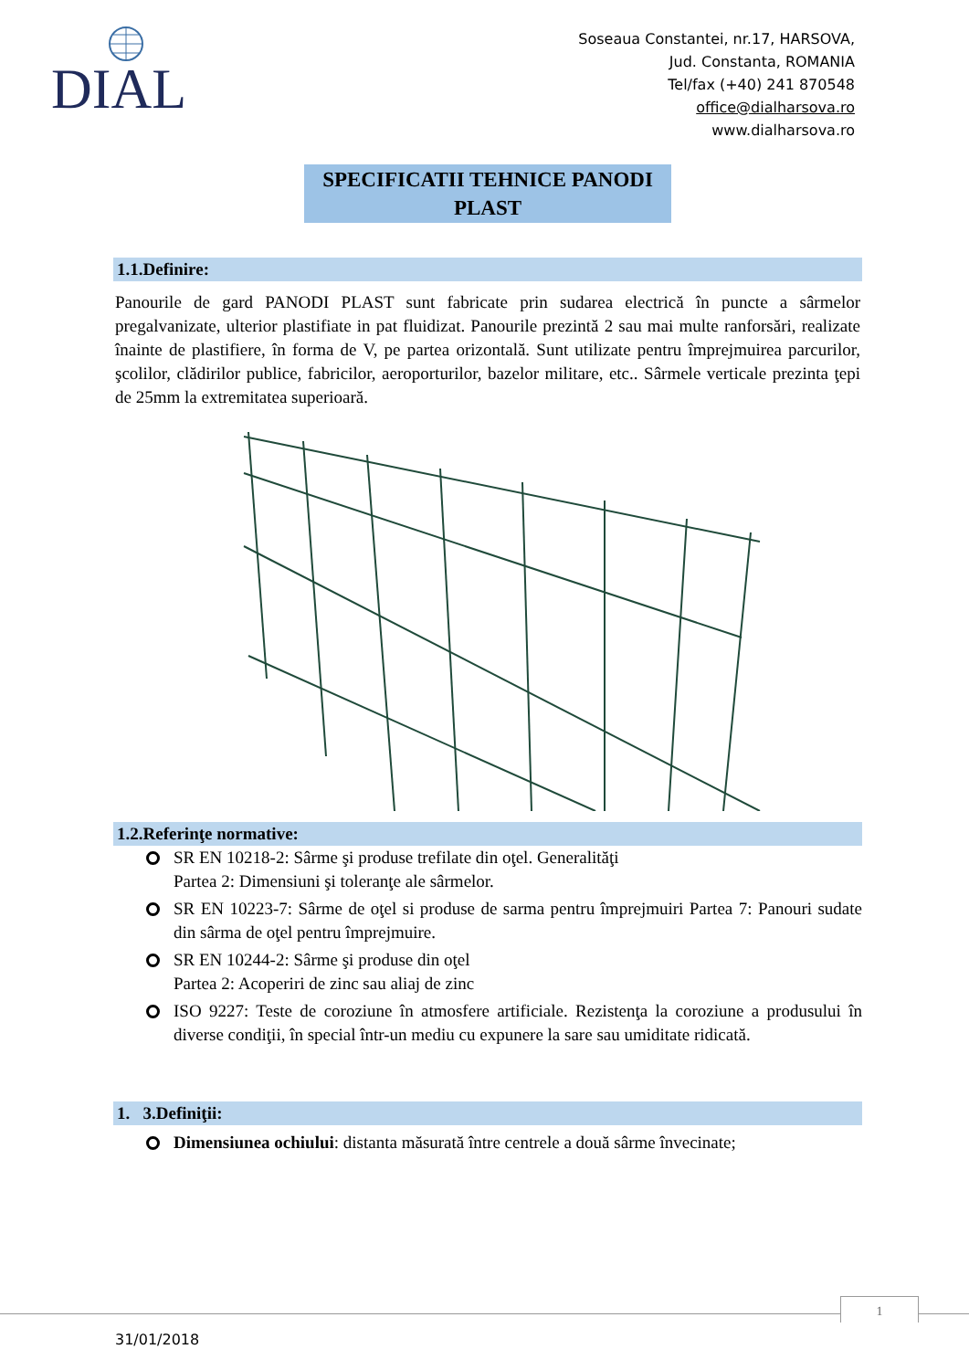DIAL
Soseaua Constantei, nr.17, HARSOVA,
Jud. Constanta, ROMANIA
Tel/fax (+40) 241 870548
office@dialharsova.ro
www.dialharsova.ro
SPECIFICATII TEHNICE PANODI
PLAST
1.1.Definire:
Panourile de gard PANODI PLAST sunt fabricate prin sudarea electrică în puncte a sârmelor pregalvanizate, ulterior plastifiate in pat fluidizat. Panourile prezintă 2 sau mai multe ranforsări, realizate înainte de plastifiere, în forma de V, pe partea orizontală. Sunt utilizate pentru împrejmuirea parcurilor, şcolilor, clădirilor publice, fabricilor, aeroporturilor, bazelor militare, etc.. Sârmele verticale prezinta ţepi de 25mm la extremitatea superioară.
1.2.Referinţe normative:
SR EN 10218-2: Sârme şi produse trefilate din oţel. Generalităţi
Partea 2: Dimensiuni şi toleranţe ale sârmelor.
SR EN 10223-7: Sârme de oţel si produse de sarma pentru împrejmuiri Partea 7: Panouri sudate din sârma de oţel pentru împrejmuire.
SR EN 10244-2: Sârme şi produse din oţel
Partea 2: Acoperiri de zinc sau aliaj de zinc
ISO 9227: Teste de coroziune în atmosfere artificiale. Rezistenţa la coroziune a produsului în diverse condiţii, în special într-un mediu cu expunere la sare sau umiditate ridicată.
1. 3.Definiţii:
Dimensiunea ochiului: distanta măsurată între centrele a două sârme învecinate;
1
31/01/2018